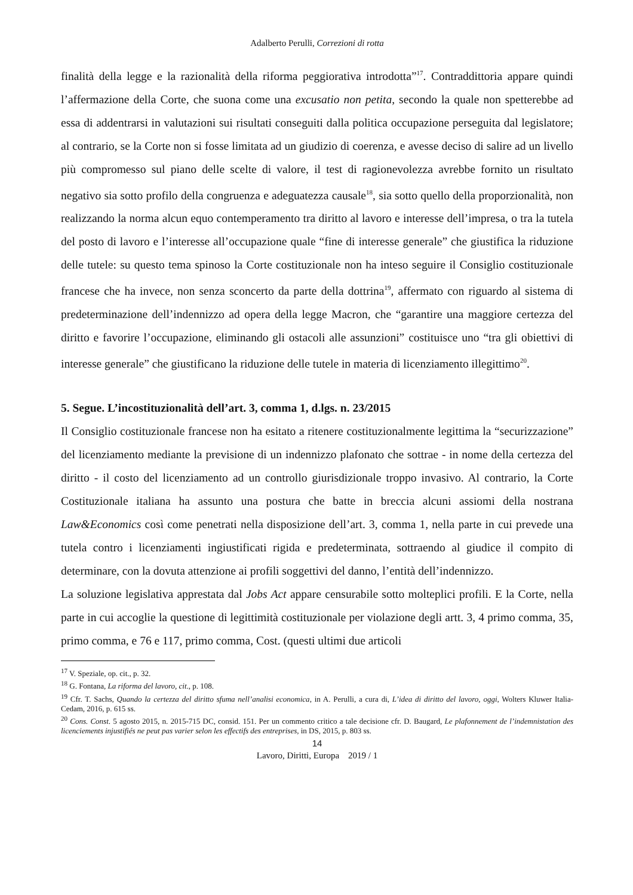Adalberto Perulli, Correzioni di rotta
finalità della legge e la razionalità della riforma peggiorativa introdotta”<sup>17</sup>. Contraddittoria appare quindi l’affermazione della Corte, che suona come una excusatio non petita, secondo la quale non spetterebbe ad essa di addentrarsi in valutazioni sui risultati conseguiti dalla politica occupazione perseguita dal legislatore; al contrario, se la Corte non si fosse limitata ad un giudizio di coerenza, e avesse deciso di salire ad un livello più compromesso sul piano delle scelte di valore, il test di ragionevolezza avrebbe fornito un risultato negativo sia sotto profilo della congruenza e adeguatezza causale<sup>18</sup>, sia sotto quello della proporzionalità, non realizzando la norma alcun equo contemperamento tra diritto al lavoro e interesse dell’impresa, o tra la tutela del posto di lavoro e l’interesse all’occupazione quale “fine di interesse generale” che giustifica la riduzione delle tutele: su questo tema spinoso la Corte costituzionale non ha inteso seguire il Consiglio costituzionale francese che ha invece, non senza sconcerto da parte della dottrina<sup>19</sup>, affermato con riguardo al sistema di predeterminazione dell’indennizzo ad opera della legge Macron, che “garantire una maggiore certezza del diritto e favorire l’occupazione, eliminando gli ostacoli alle assunzioni” costituisce uno “tra gli obiettivi di interesse generale” che giustificano la riduzione delle tutele in materia di licenziamento illegittimo<sup>20</sup>.
5. Segue. L’incostituzionalità dell’art. 3, comma 1, d.lgs. n. 23/2015
Il Consiglio costituzionale francese non ha esitato a ritenere costituzionalmente legittima la “securizzazione” del licenziamento mediante la previsione di un indennizzo plafonato che sottrae - in nome della certezza del diritto - il costo del licenziamento ad un controllo giurisdizionale troppo invasivo. Al contrario, la Corte Costituzionale italiana ha assunto una postura che batte in breccia alcuni assiomi della nostrana Law&Economics così come penetrati nella disposizione dell’art. 3, comma 1, nella parte in cui prevede una tutela contro i licenziamenti ingiustificati rigida e predeterminata, sottraendo al giudice il compito di determinare, con la dovuta attenzione ai profili soggettivi del danno, l’entità dell’indennizzo.
La soluzione legislativa apprestata dal Jobs Act appare censurabile sotto molteplici profili. E la Corte, nella parte in cui accoglie la questione di legittimità costituzionale per violazione degli artt. 3, 4 primo comma, 35, primo comma, e 76 e 117, primo comma, Cost. (questi ultimi due articoli
<sup>17</sup> V. Speziale, op. cit., p. 32.
<sup>18</sup> G. Fontana, La riforma del lavoro, cit., p. 108.
<sup>19</sup> Cfr. T. Sachs, Quando la certezza del diritto sfuma nell’analisi economica, in A. Perulli, a cura di, L’idea di diritto del lavoro, oggi, Wolters Kluwer Italia-Cedam, 2016, p. 615 ss.
<sup>20</sup> Cons. Const. 5 agosto 2015, n. 2015-715 DC, consid. 151. Per un commento critico a tale decisione cfr. D. Baugard, Le plafonnement de l’indemnistation des licenciements injustifiés ne peut pas varier selon les effectifs des entreprises, in DS, 2015, p. 803 ss.
14
Lavoro, Diritti, Europa 2019 / 1